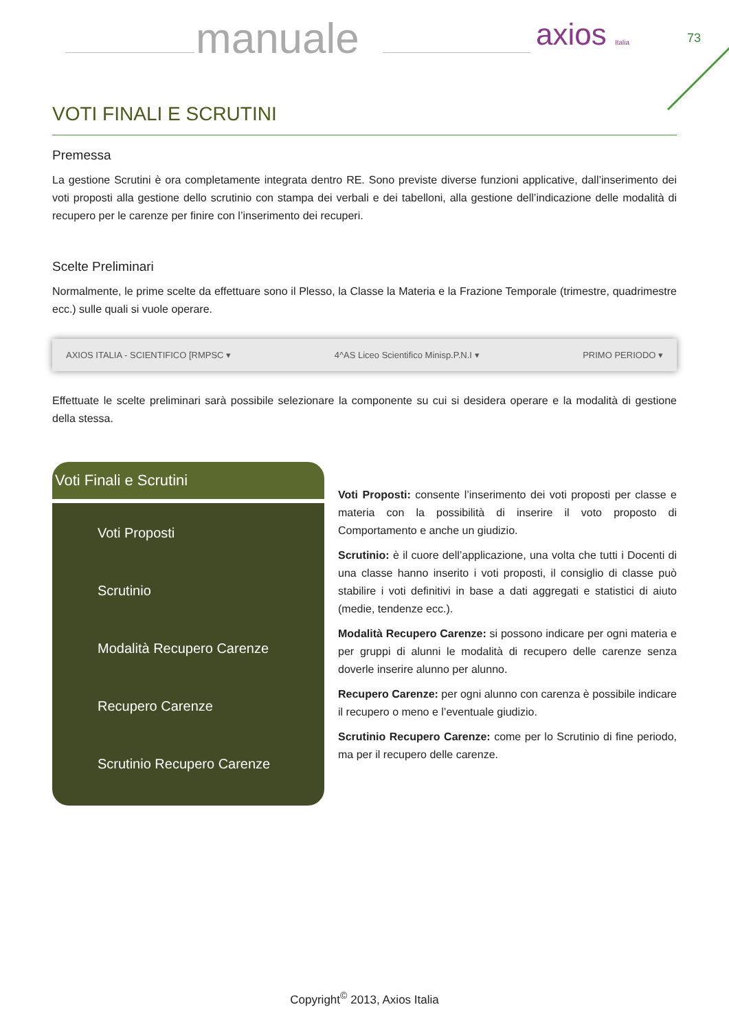manuale axios Italia 73
VOTI FINALI E SCRUTINI
Premessa
La gestione Scrutini è ora completamente integrata dentro RE. Sono previste diverse funzioni applicative, dall’inserimento dei voti proposti alla gestione dello scrutinio con stampa dei verbali e dei tabelloni, alla gestione dell’indicazione delle modalità di recupero per le carenze per finire con l’inserimento dei recuperi.
Scelte Preliminari
Normalmente, le prime scelte da effettuare sono il Plesso, la Classe la Materia e la Frazione Temporale (trimestre, quadrimestre ecc.) sulle quali si vuole operare.
AXIOS ITALIA - SCIENTIFICO [RMPSC ▾ 4^AS Liceo Scientifico Minisp.P.N.I ▾ PRIMO PERIODO ▾
Effettuate le scelte preliminari sarà possibile selezionare la componente su cui si desidera operare e la modalità di gestione della stessa.
Voti Finali e Scrutini
Voti Proposti
Scrutinio
Modalità Recupero Carenze
Recupero Carenze
Scrutinio Recupero Carenze
Voti Proposti: consente l’inserimento dei voti proposti per classe e materia con la possibilità di inserire il voto proposto di Comportamento e anche un giudizio.
Scrutinio: è il cuore dell’applicazione, una volta che tutti i Docenti di una classe hanno inserito i voti proposti, il consiglio di classe può stabilire i voti definitivi in base a dati aggregati e statistici di aiuto (medie, tendenze ecc.).
Modalità Recupero Carenze: si possono indicare per ogni materia e per gruppi di alunni le modalità di recupero delle carenze senza doverle inserire alunno per alunno.
Recupero Carenze: per ogni alunno con carenza è possibile indicare il recupero o meno e l’eventuale giudizio.
Scrutinio Recupero Carenze: come per lo Scrutinio di fine periodo, ma per il recupero delle carenze.
Copyright<sup>©</sup> 2013, Axios Italia